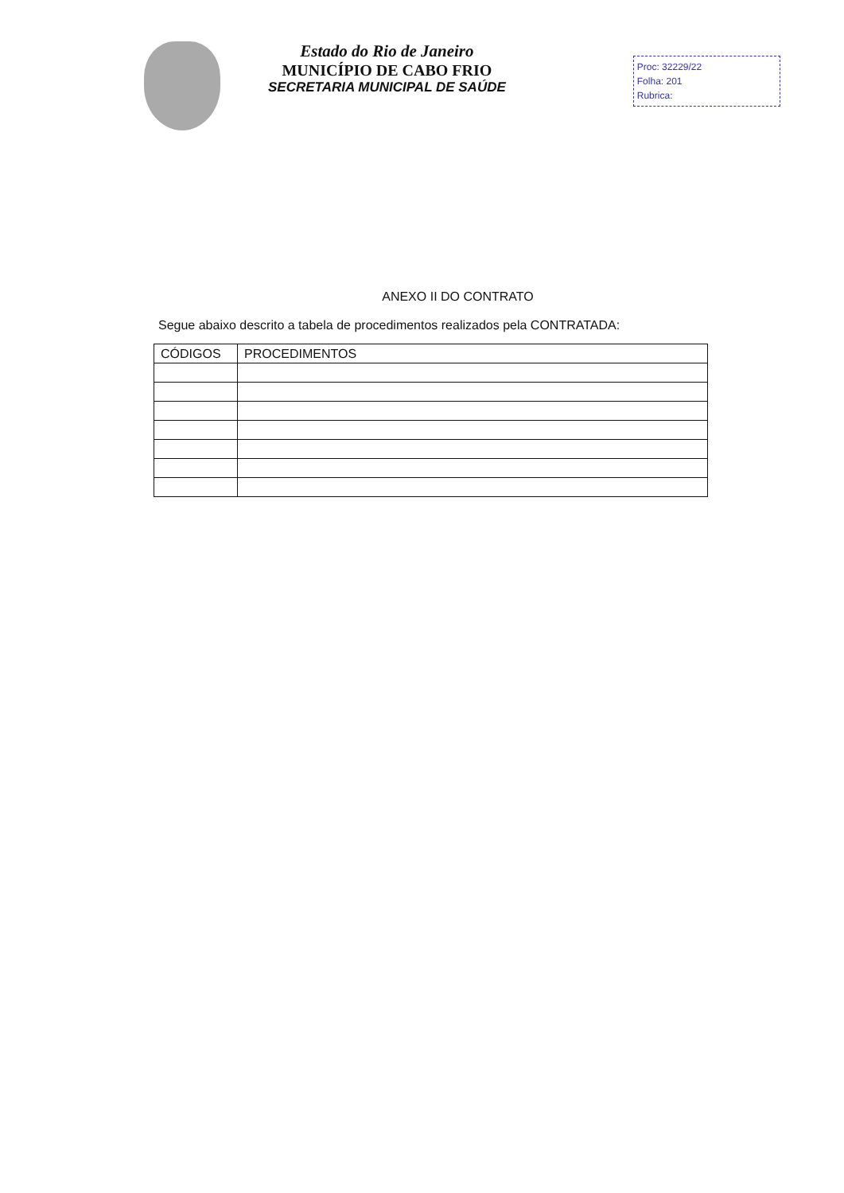Estado do Rio de Janeiro
MUNICÍPIO DE CABO FRIO
SECRETARIA MUNICIPAL DE SAÚDE
Proc: 32229/22
Folha: 201
Rubrica:
ANEXO II DO CONTRATO
Segue abaixo descrito a tabela de procedimentos realizados pela CONTRATADA:
| CÓDIGOS | PROCEDIMENTOS |
| --- | --- |